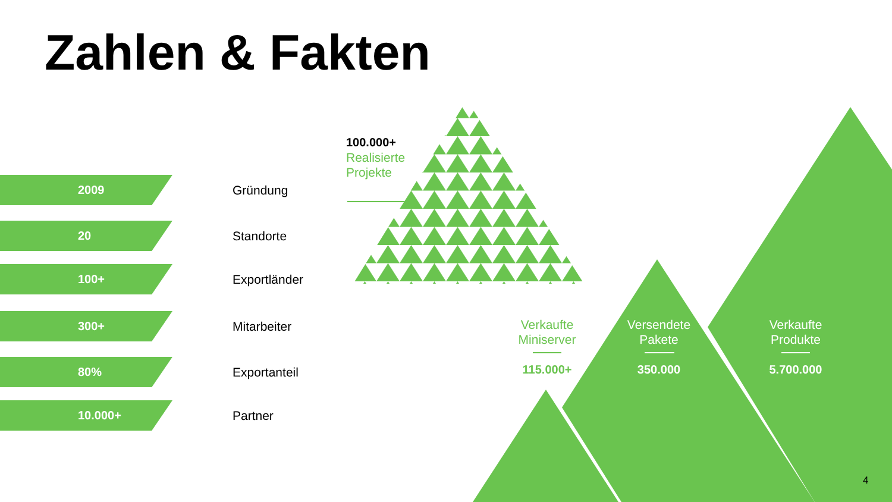Zahlen & Fakten
2009
Gründung
20
Standorte
100+
Exportländer
300+
Mitarbeiter
80%
Exportanteil
10.000+
Partner
100.000+
Realisierte
Projekte
Verkaufte
Miniserver
115.000+
Versendete
Pakete
350.000
Verkaufte
Produkte
5.700.000
4